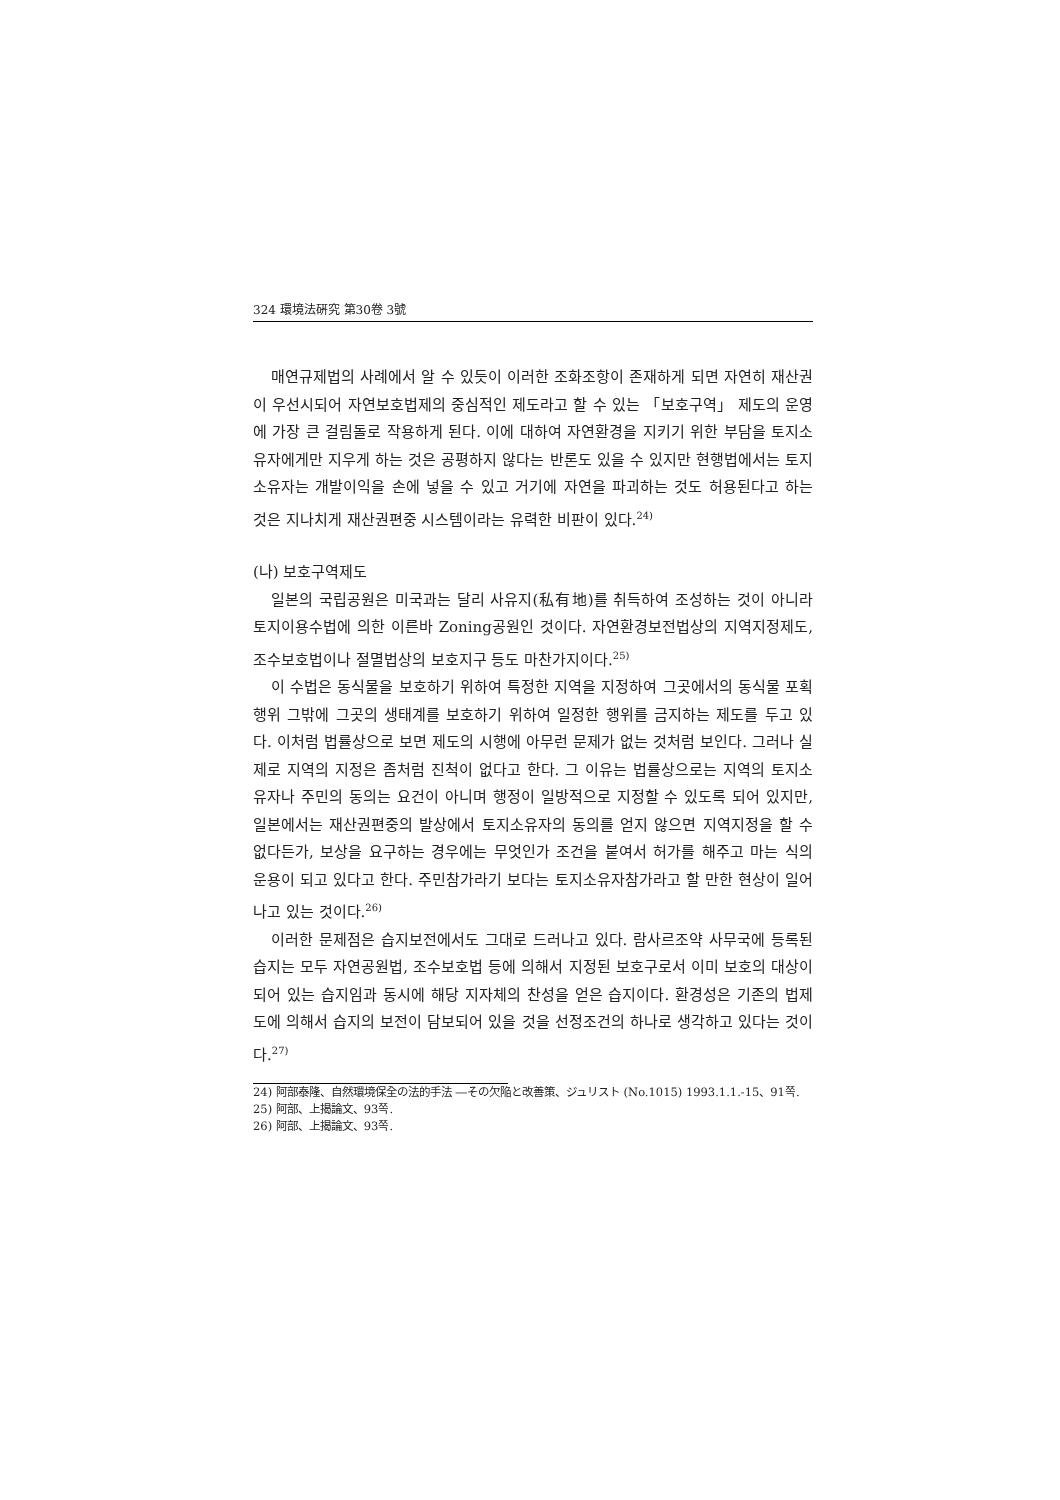324 環境法硏究 第30卷 3號
매연규제법의 사례에서 알 수 있듯이 이러한 조화조항이 존재하게 되면 자연히 재산권이 우선시되어 자연보호법제의 중심적인 제도라고 할 수 있는 「보호구역」 제도의 운영에 가장 큰 걸림돌로 작용하게 된다. 이에 대하여 자연환경을 지키기 위한 부담을 토지소유자에게만 지우게 하는 것은 공평하지 않다는 반론도 있을 수 있지만 현행법에서는 토지소유자는 개발이익을 손에 넣을 수 있고 거기에 자연을 파괴하는 것도 허용된다고 하는 것은 지나치게 재산권편중 시스템이라는 유력한 비판이 있다.<sup>24)</sup>
(나) 보호구역제도
일본의 국립공원은 미국과는 달리 사유지(私有地)를 취득하여 조성하는 것이 아니라 토지이용수법에 의한 이른바 Zoning공원인 것이다. 자연환경보전법상의 지역지정제도, 조수보호법이나 절멸법상의 보호지구 등도 마찬가지이다.<sup>25)</sup>
이 수법은 동식물을 보호하기 위하여 특정한 지역을 지정하여 그곳에서의 동식물 포획행위 그밖에 그곳의 생태계를 보호하기 위하여 일정한 행위를 금지하는 제도를 두고 있다. 이처럼 법률상으로 보면 제도의 시행에 아무런 문제가 없는 것처럼 보인다. 그러나 실제로 지역의 지정은 좀처럼 진척이 없다고 한다. 그 이유는 법률상으로는 지역의 토지소유자나 주민의 동의는 요건이 아니며 행정이 일방적으로 지정할 수 있도록 되어 있지만, 일본에서는 재산권편중의 발상에서 토지소유자의 동의를 얻지 않으면 지역지정을 할 수 없다든가, 보상을 요구하는 경우에는 무엇인가 조건을 붙여서 허가를 해주고 마는 식의 운용이 되고 있다고 한다. 주민참가라기 보다는 토지소유자참가라고 할 만한 현상이 일어나고 있는 것이다.<sup>26)</sup>
이러한 문제점은 습지보전에서도 그대로 드러나고 있다. 람사르조약 사무국에 등록된 습지는 모두 자연공원법, 조수보호법 등에 의해서 지정된 보호구로서 이미 보호의 대상이 되어 있는 습지임과 동시에 해당 지자체의 찬성을 얻은 습지이다. 환경성은 기존의 법제도에 의해서 습지의 보전이 담보되어 있을 것을 선정조건의 하나로 생각하고 있다는 것이다.<sup>27)</sup>
24) 阿部泰隆、自然環境保全の法的手法 ―その欠陥と改善策、ジュリスト (No.1015) 1993.1.1.-15、91쪽.
25) 阿部、上揭論文、93쪽.
26) 阿部、上揭論文、93쪽.